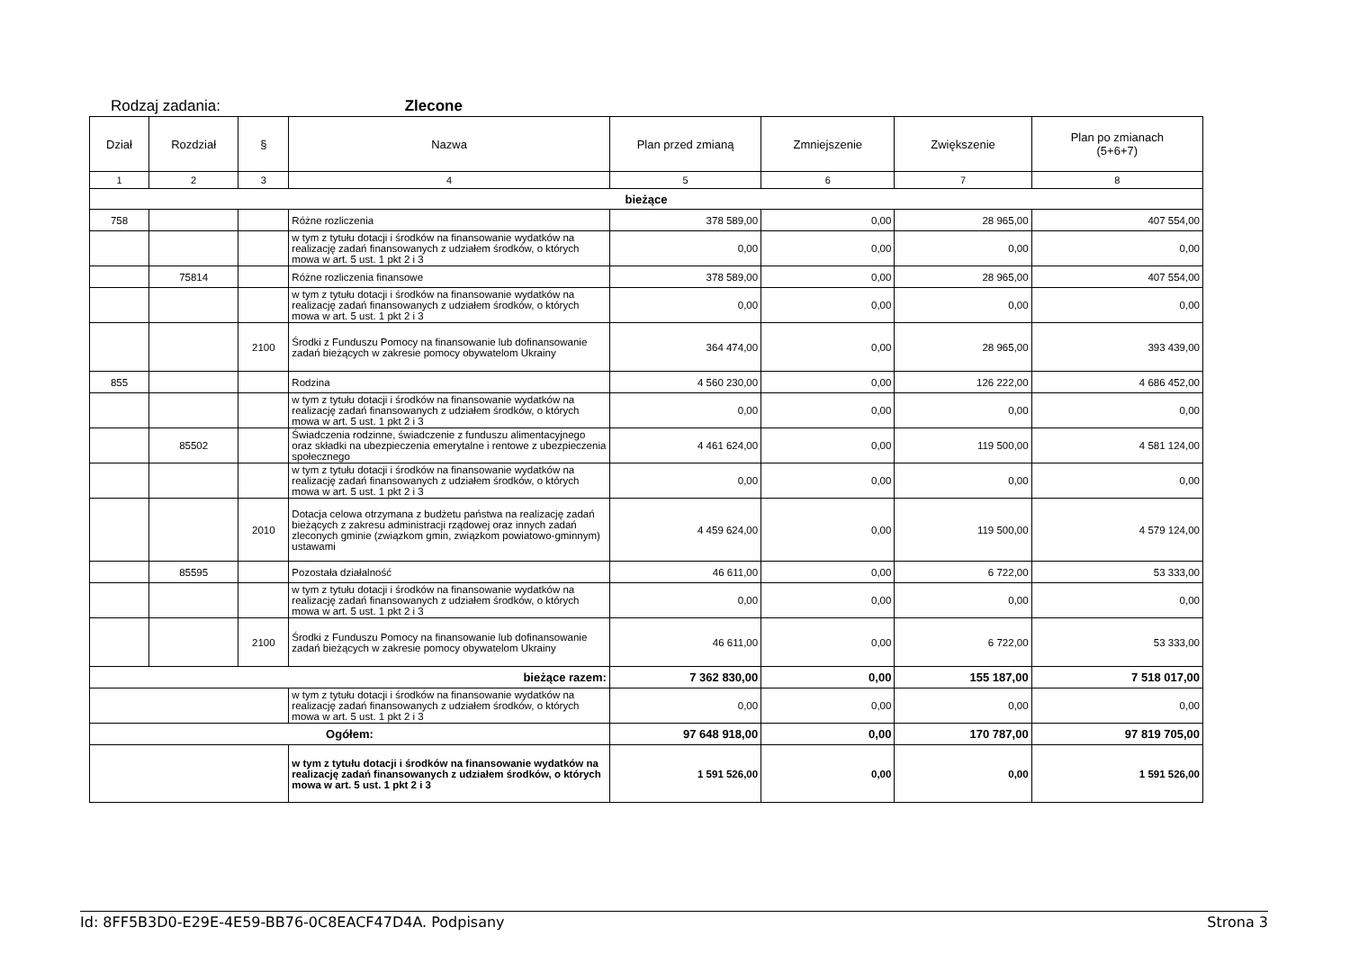Rodzaj zadania: Zlecone
| Dział | Rozdział | § | Nazwa | Plan przed zmianą | Zmniejszenie | Zwiększenie | Plan po zmianach (5+6+7) |
| --- | --- | --- | --- | --- | --- | --- | --- |
| 1 | 2 | 3 | 4 | 5 | 6 | 7 | 8 |
| bieżące | | | | | | | |
| 758 | | | Różne rozliczenia | 378 589,00 | 0,00 | 28 965,00 | 407 554,00 |
| | | | w tym z tytułu dotacji i środków na finansowanie wydatków na realizację zadań finansowanych z udziałem środków, o których mowa w art. 5 ust. 1 pkt 2 i 3 | 0,00 | 0,00 | 0,00 | 0,00 |
| | 75814 | | Różne rozliczenia finansowe | 378 589,00 | 0,00 | 28 965,00 | 407 554,00 |
| | | | w tym z tytułu dotacji i środków na finansowanie wydatków na realizację zadań finansowanych z udziałem środków, o których mowa w art. 5 ust. 1 pkt 2 i 3 | 0,00 | 0,00 | 0,00 | 0,00 |
| | | 2100 | Środki z Funduszu Pomocy na finansowanie lub dofinansowanie zadań bieżących w zakresie pomocy obywatelom Ukrainy | 364 474,00 | 0,00 | 28 965,00 | 393 439,00 |
| 855 | | | Rodzina | 4 560 230,00 | 0,00 | 126 222,00 | 4 686 452,00 |
| | | | w tym z tytułu dotacji i środków na finansowanie wydatków na realizację zadań finansowanych z udziałem środków, o których mowa w art. 5 ust. 1 pkt 2 i 3 | 0,00 | 0,00 | 0,00 | 0,00 |
| | 85502 | | Świadczenia rodzinne, świadczenie z funduszu alimentacyjnego oraz składki na ubezpieczenia emerytalne i rentowe z ubezpieczenia społecznego | 4 461 624,00 | 0,00 | 119 500,00 | 4 581 124,00 |
| | | | w tym z tytułu dotacji i środków na finansowanie wydatków na realizację zadań finansowanych z udziałem środków, o których mowa w art. 5 ust. 1 pkt 2 i 3 | 0,00 | 0,00 | 0,00 | 0,00 |
| | | 2010 | Dotacja celowa otrzymana z budżetu państwa na realizację zadań bieżących z zakresu administracji rządowej oraz innych zadań zleconych gminie (związkom gmin, związkom powiatowo-gminnym) ustawami | 4 459 624,00 | 0,00 | 119 500,00 | 4 579 124,00 |
| | 85595 | | Pozostała działalność | 46 611,00 | 0,00 | 6 722,00 | 53 333,00 |
| | | | w tym z tytułu dotacji i środków na finansowanie wydatków na realizację zadań finansowanych z udziałem środków, o których mowa w art. 5 ust. 1 pkt 2 i 3 | 0,00 | 0,00 | 0,00 | 0,00 |
| | | 2100 | Środki z Funduszu Pomocy na finansowanie lub dofinansowanie zadań bieżących w zakresie pomocy obywatelom Ukrainy | 46 611,00 | 0,00 | 6 722,00 | 53 333,00 |
| bieżące razem: | | | | 7 362 830,00 | 0,00 | 155 187,00 | 7 518 017,00 |
| | | | w tym z tytułu dotacji i środków na finansowanie wydatków na realizację zadań finansowanych z udziałem środków, o których mowa w art. 5 ust. 1 pkt 2 i 3 | 0,00 | 0,00 | 0,00 | 0,00 |
| Ogółem: | | | | 97 648 918,00 | 0,00 | 170 787,00 | 97 819 705,00 |
| | | | w tym z tytułu dotacji i środków na finansowanie wydatków na realizację zadań finansowanych z udziałem środków, o których mowa w art. 5 ust. 1 pkt 2 i 3 | 1 591 526,00 | 0,00 | 0,00 | 1 591 526,00 |
Id: 8FF5B3D0-E29E-4E59-BB76-0C8EACF47D4A. Podpisany Strona 3